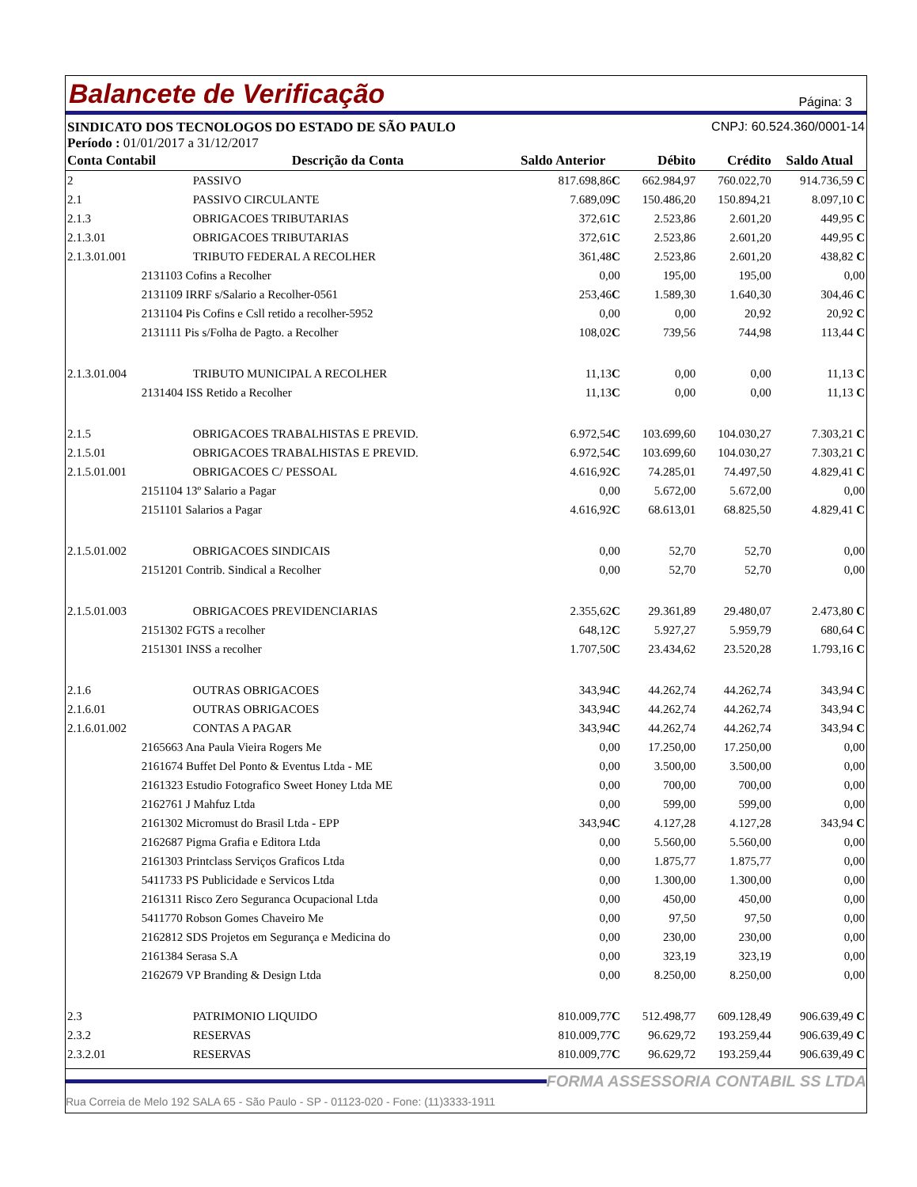Balancete de Verificação Página: 3
SINDICATO DOS TECNOLOGOS DO ESTADO DE SÃO PAULO CNPJ: 60.524.360/0001-14
Período : 01/01/2017 a 31/12/2017
| Conta Contabil | Descrição da Conta | Saldo Anterior | Débito | Crédito | Saldo Atual |
| --- | --- | --- | --- | --- | --- |
| 2 | PASSIVO | 817.698,86 C | 662.984,97 | 760.022,70 | 914.736,59 C |
| 2.1 | PASSIVO CIRCULANTE | 7.689,09 C | 150.486,20 | 150.894,21 | 8.097,10 C |
| 2.1.3 | OBRIGACOES TRIBUTARIAS | 372,61 C | 2.523,86 | 2.601,20 | 449,95 C |
| 2.1.3.01 | OBRIGACOES TRIBUTARIAS | 372,61 C | 2.523,86 | 2.601,20 | 449,95 C |
| 2.1.3.01.001 | TRIBUTO FEDERAL A RECOLHER | 361,48 C | 2.523,86 | 2.601,20 | 438,82 C |
| 2131103 Cofins a Recolher | | 0,00 | 195,00 | 195,00 | 0,00 |
| 2131109 IRRF s/Salario a Recolher-0561 | | 253,46 C | 1.589,30 | 1.640,30 | 304,46 C |
| 2131104 Pis Cofins e Csll retido a recolher-5952 | | 0,00 | 0,00 | 20,92 | 20,92 C |
| 2131111 Pis s/Folha de Pagto. a Recolher | | 108,02 C | 739,56 | 744,98 | 113,44 C |
| 2.1.3.01.004 | TRIBUTO MUNICIPAL A RECOLHER | 11,13 C | 0,00 | 0,00 | 11,13 C |
| 2131404 ISS Retido a Recolher | | 11,13 C | 0,00 | 0,00 | 11,13 C |
| 2.1.5 | OBRIGACOES TRABALHISTAS E PREVID. | 6.972,54 C | 103.699,60 | 104.030,27 | 7.303,21 C |
| 2.1.5.01 | OBRIGACOES TRABALHISTAS E PREVID. | 6.972,54 C | 103.699,60 | 104.030,27 | 7.303,21 C |
| 2.1.5.01.001 | OBRIGACOES C/ PESSOAL | 4.616,92 C | 74.285,01 | 74.497,50 | 4.829,41 C |
| 2151104 13º Salario a Pagar | | 0,00 | 5.672,00 | 5.672,00 | 0,00 |
| 2151101 Salarios a Pagar | | 4.616,92 C | 68.613,01 | 68.825,50 | 4.829,41 C |
| 2.1.5.01.002 | OBRIGACOES SINDICAIS | 0,00 | 52,70 | 52,70 | 0,00 |
| 2151201 Contrib. Sindical a Recolher | | 0,00 | 52,70 | 52,70 | 0,00 |
| 2.1.5.01.003 | OBRIGACOES PREVIDENCIARIAS | 2.355,62 C | 29.361,89 | 29.480,07 | 2.473,80 C |
| 2151302 FGTS a recolher | | 648,12 C | 5.927,27 | 5.959,79 | 680,64 C |
| 2151301 INSS a recolher | | 1.707,50 C | 23.434,62 | 23.520,28 | 1.793,16 C |
| 2.1.6 | OUTRAS OBRIGACOES | 343,94 C | 44.262,74 | 44.262,74 | 343,94 C |
| 2.1.6.01 | OUTRAS OBRIGACOES | 343,94 C | 44.262,74 | 44.262,74 | 343,94 C |
| 2.1.6.01.002 | CONTAS A PAGAR | 343,94 C | 44.262,74 | 44.262,74 | 343,94 C |
| 2165663 Ana Paula Vieira Rogers Me | | 0,00 | 17.250,00 | 17.250,00 | 0,00 |
| 2161674 Buffet Del Ponto & Eventus Ltda - ME | | 0,00 | 3.500,00 | 3.500,00 | 0,00 |
| 2161323 Estudio Fotografico Sweet Honey Ltda ME | | 0,00 | 700,00 | 700,00 | 0,00 |
| 2162761 J Mahfuz Ltda | | 0,00 | 599,00 | 599,00 | 0,00 |
| 2161302 Micromust do Brasil Ltda - EPP | | 343,94 C | 4.127,28 | 4.127,28 | 343,94 C |
| 2162687 Pigma Grafia e Editora Ltda | | 0,00 | 5.560,00 | 5.560,00 | 0,00 |
| 2161303 Printclass Serviços Graficos Ltda | | 0,00 | 1.875,77 | 1.875,77 | 0,00 |
| 5411733 PS Publicidade e Servicos Ltda | | 0,00 | 1.300,00 | 1.300,00 | 0,00 |
| 2161311 Risco Zero Seguranca Ocupacional Ltda | | 0,00 | 450,00 | 450,00 | 0,00 |
| 5411770 Robson Gomes Chaveiro Me | | 0,00 | 97,50 | 97,50 | 0,00 |
| 2162812 SDS Projetos em Segurança e Medicina do | | 0,00 | 230,00 | 230,00 | 0,00 |
| 2161384 Serasa S.A | | 0,00 | 323,19 | 323,19 | 0,00 |
| 2162679 VP Branding & Design Ltda | | 0,00 | 8.250,00 | 8.250,00 | 0,00 |
| 2.3 | PATRIMONIO LIQUIDO | 810.009,77 C | 512.498,77 | 609.128,49 | 906.639,49 C |
| 2.3.2 | RESERVAS | 810.009,77 C | 96.629,72 | 193.259,44 | 906.639,49 C |
| 2.3.2.01 | RESERVAS | 810.009,77 C | 96.629,72 | 193.259,44 | 906.639,49 C |
FORMA ASSESSORIA CONTABIL SS LTDA
Rua Correia de Melo 192 SALA 65 - São Paulo - SP - 01123-020 - Fone: (11)3333-1911